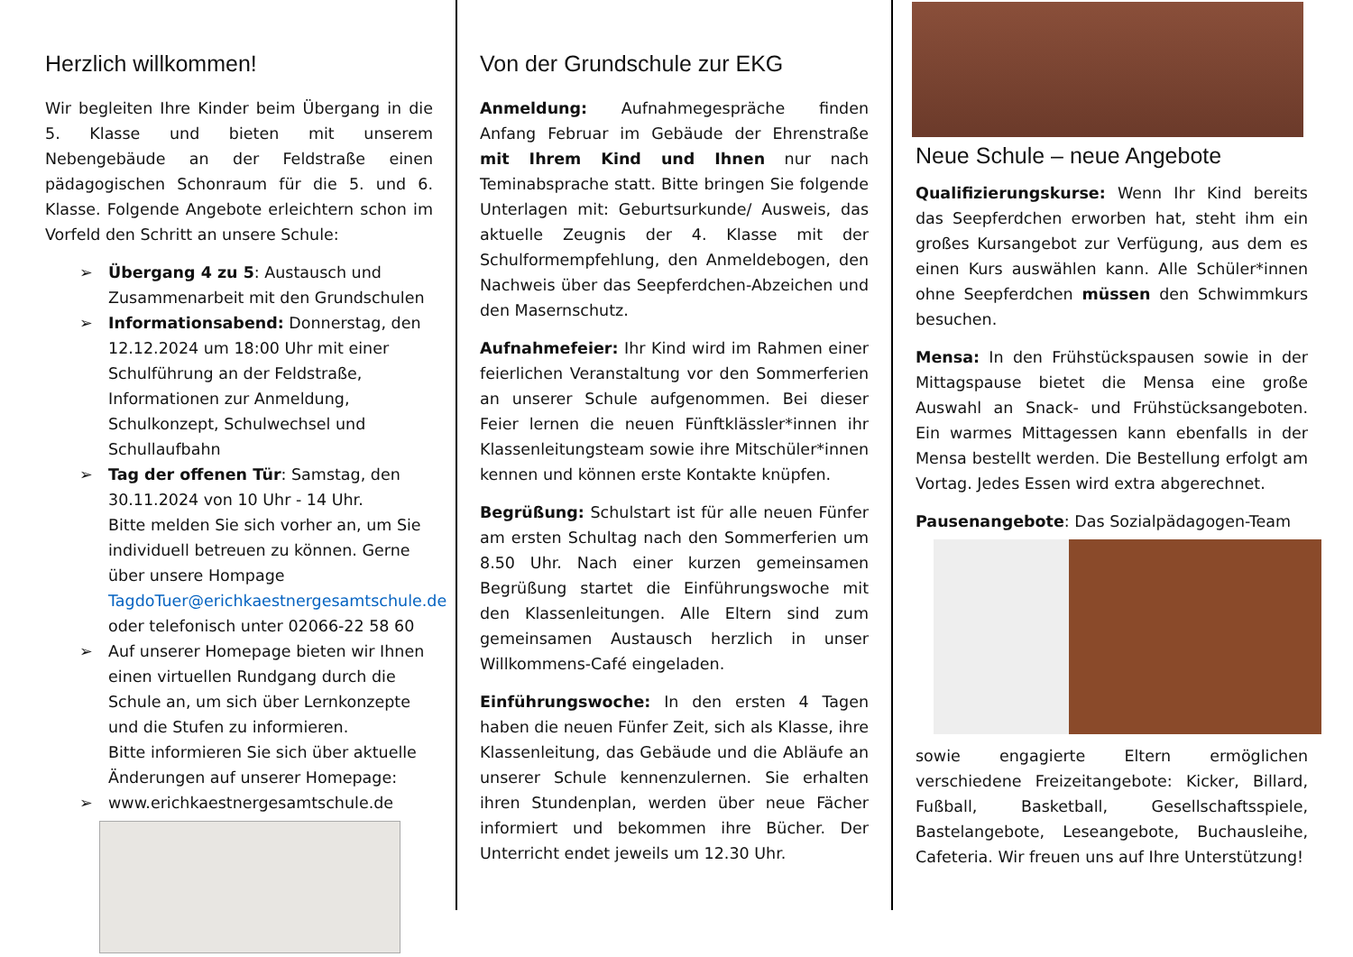Herzlich willkommen!
Wir begleiten Ihre Kinder beim Übergang in die 5. Klasse und bieten mit unserem Nebengebäude an der Feldstraße einen pädagogischen Schonraum für die 5. und 6. Klasse. Folgende Angebote erleichtern schon im Vorfeld den Schritt an unsere Schule:
➢ Übergang 4 zu 5: Austausch und Zusammenarbeit mit den Grundschulen
➢ Informationsabend: Donnerstag, den 12.12.2024 um 18:00 Uhr mit einer Schulführung an der Feldstraße, Informationen zur Anmeldung, Schulkonzept, Schulwechsel und Schullaufbahn
➢ Tag der offenen Tür: Samstag, den 30.11.2024 von 10 Uhr - 14 Uhr.
Bitte melden Sie sich vorher an, um Sie individuell betreuen zu können. Gerne über unsere Hompage TagdoTuer@erichkaestnergesamtschule.de oder telefonisch unter 02066-22 58 60
➢ Auf unserer Homepage bieten wir Ihnen einen virtuellen Rundgang durch die Schule an, um sich über Lernkonzepte und die Stufen zu informieren.
Bitte informieren Sie sich über aktuelle Änderungen auf unserer Homepage:
➢ www.erichkaestnergesamtschule.de
Von der Grundschule zur EKG
Anmeldung: Aufnahmegespräche finden Anfang Februar im Gebäude der Ehrenstraße mit Ihrem Kind und Ihnen nur nach Teminabsprache statt. Bitte bringen Sie folgende Unterlagen mit: Geburtsurkunde/ Ausweis, das aktuelle Zeugnis der 4. Klasse mit der Schulformempfehlung, den Anmeldebogen, den Nachweis über das Seepferdchen-Abzeichen und den Masernschutz.
Aufnahmefeier: Ihr Kind wird im Rahmen einer feierlichen Veranstaltung vor den Sommerferien an unserer Schule aufgenommen. Bei dieser Feier lernen die neuen Fünftklässler*innen ihr Klassenleitungsteam sowie ihre Mitschüler*innen kennen und können erste Kontakte knüpfen.
Begrüßung: Schulstart ist für alle neuen Fünfer am ersten Schultag nach den Sommerferien um 8.50 Uhr. Nach einer kurzen gemeinsamen Begrüßung startet die Einführungswoche mit den Klassenleitungen. Alle Eltern sind zum gemeinsamen Austausch herzlich in unser Willkommens-Café eingeladen.
Einführungswoche: In den ersten 4 Tagen haben die neuen Fünfer Zeit, sich als Klasse, ihre Klassenleitung, das Gebäude und die Abläufe an unserer Schule kennenzulernen. Sie erhalten ihren Stundenplan, werden über neue Fächer informiert und bekommen ihre Bücher. Der Unterricht endet jeweils um 12.30 Uhr.
Neue Schule – neue Angebote
Qualifizierungskurse: Wenn Ihr Kind bereits das Seepferdchen erworben hat, steht ihm ein großes Kursangebot zur Verfügung, aus dem es einen Kurs auswählen kann. Alle Schüler*innen ohne Seepferdchen müssen den Schwimmkurs besuchen.
Mensa: In den Frühstückspausen sowie in der Mittagspause bietet die Mensa eine große Auswahl an Snack- und Frühstücksangeboten. Ein warmes Mittagessen kann ebenfalls in der Mensa bestellt werden. Die Bestellung erfolgt am Vortag. Jedes Essen wird extra abgerechnet.
Pausenangebote: Das Sozialpädagogen-Team
sowie engagierte Eltern ermöglichen verschiedene Freizeitangebote: Kicker, Billard, Fußball, Basketball, Gesellschaftsspiele, Bastelangebote, Leseangebote, Buchausleihe, Cafeteria. Wir freuen uns auf Ihre Unterstützung!